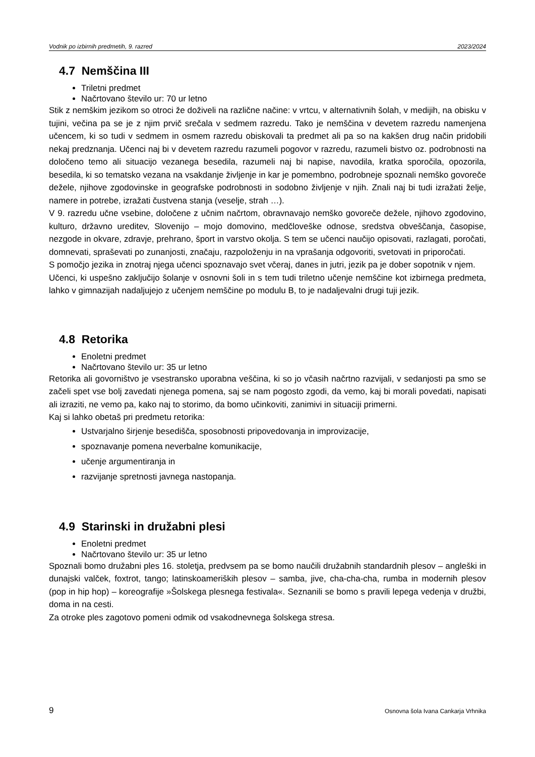Vodnik po izbirnih predmetih, 9. razred 2023/2024
4.7 Nemščina III
Triletni predmet
Načrtovano število ur: 70 ur letno
Stik z nemškim jezikom so otroci že doživeli na različne načine: v vrtcu, v alternativnih šolah, v medijih, na obisku v tujini, večina pa se je z njim prvič srečala v sedmem razredu. Tako je nemščina v devetem razredu namenjena učencem, ki so tudi v sedmem in osmem razredu obiskovali ta predmet ali pa so na kakšen drug način pridobili nekaj predznanja. Učenci naj bi v devetem razredu razumeli pogovor v razredu, razumeli bistvo oz. podrobnosti na določeno temo ali situacijo vezanega besedila, razumeli naj bi napise, navodila, kratka sporočila, opozorila, besedila, ki so tematsko vezana na vsakdanje življenje in kar je pomembno, podrobneje spoznali nemško govoreče dežele, njihove zgodovinske in geografske podrobnosti in sodobno življenje v njih. Znali naj bi tudi izražati želje, namere in potrebe, izražati čustvena stanja (veselje, strah …).
V 9. razredu učne vsebine, določene z učnim načrtom, obravnavajo nemško govoreče dežele, njihovo zgodovino, kulturo, državno ureditev, Slovenijo – mojo domovino, medčloveške odnose, sredstva obveščanja, časopise, nezgode in okvare, zdravje, prehrano, šport in varstvo okolja. S tem se učenci naučijo opisovati, razlagati, poročati, domnevati, spraševati po zunanjosti, značaju, razpoloženju in na vprašanja odgovoriti, svetovati in priporočati.
S pomočjo jezika in znotraj njega učenci spoznavajo svet včeraj, danes in jutri, jezik pa je dober sopotnik v njem.
Učenci, ki uspešno zaključijo šolanje v osnovni šoli in s tem tudi triletno učenje nemščine kot izbirnega predmeta, lahko v gimnazijah nadaljujejo z učenjem nemščine po modulu B, to je nadaljevalni drugi tuji jezik.
4.8 Retorika
Enoletni predmet
Načrtovano število ur: 35 ur letno
Retorika ali govorništvo je vsestransko uporabna veščina, ki so jo včasih načrtno razvijali, v sedanjosti pa smo se začeli spet vse bolj zavedati njenega pomena, saj se nam pogosto zgodi, da vemo, kaj bi morali povedati, napisati ali izraziti, ne vemo pa, kako naj to storimo, da bomo učinkoviti, zanimivi in situaciji primerni.
Kaj si lahko obetaš pri predmetu retorika:
Ustvarjalno širjenje besedišča, sposobnosti pripovedovanja in improvizacije,
spoznavanje pomena neverbalne komunikacije,
učenje argumentiranja in
razvijanje spretnosti javnega nastopanja.
4.9 Starinski in družabni plesi
Enoletni predmet
Načrtovano število ur: 35 ur letno
Spoznali bomo družabni ples 16. stoletja, predvsem pa se bomo naučili družabnih standardnih plesov – angleški in dunajski valček, foxtrot, tango; latinskoameriških plesov – samba, jive, cha-cha-cha, rumba in modernih plesov (pop in hip hop) – koreografije »Šolskega plesnega festivala«. Seznanili se bomo s pravili lepega vedenja v družbi, doma in na cesti.
Za otroke ples zagotovo pomeni odmik od vsakodnevnega šolskega stresa.
9 Osnovna šola Ivana Cankarja Vrhnika